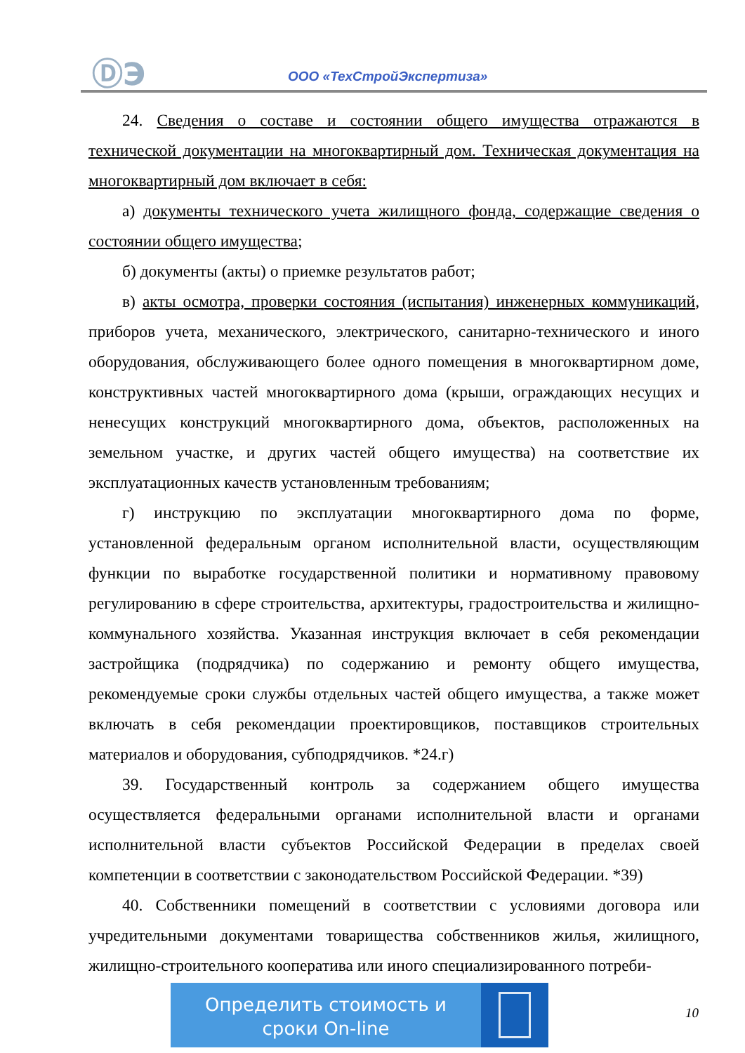ⒹЭ ООО «ТехСтройЭкспертиза»
24. Сведения о составе и состоянии общего имущества отражаются в технической документации на многоквартирный дом. Техническая документация на многоквартирный дом включает в себя:
а) документы технического учета жилищного фонда, содержащие сведения о состоянии общего имущества;
б) документы (акты) о приемке результатов работ;
в) акты осмотра, проверки состояния (испытания) инженерных коммуникаций, приборов учета, механического, электрического, санитарно-технического и иного оборудования, обслуживающего более одного помещения в многоквартирном доме, конструктивных частей многоквартирного дома (крыши, ограждающих несущих и ненесущих конструкций многоквартирного дома, объектов, расположенных на земельном участке, и других частей общего имущества) на соответствие их эксплуатационных качеств установленным требованиям;
г) инструкцию по эксплуатации многоквартирного дома по форме, установленной федеральным органом исполнительной власти, осуществляющим функции по выработке государственной политики и нормативному правовому регулированию в сфере строительства, архитектуры, градостроительства и жилищно-коммунального хозяйства. Указанная инструкция включает в себя рекомендации застройщика (подрядчика) по содержанию и ремонту общего имущества, рекомендуемые сроки службы отдельных частей общего имущества, а также может включать в себя рекомендации проектировщиков, поставщиков строительных материалов и оборудования, субподрядчиков. *24.г)
39. Государственный контроль за содержанием общего имущества осуществляется федеральными органами исполнительной власти и органами исполнительной власти субъектов Российской Федерации в пределах своей компетенции в соответствии с законодательством Российской Федерации. *39)
40. Собственники помещений в соответствии с условиями договора или учредительными документами товарищества собственников жилья, жилищного, жилищно-строительного кооператива или иного специализированного потреби-
Определить стоимость и
сроки On-line
10